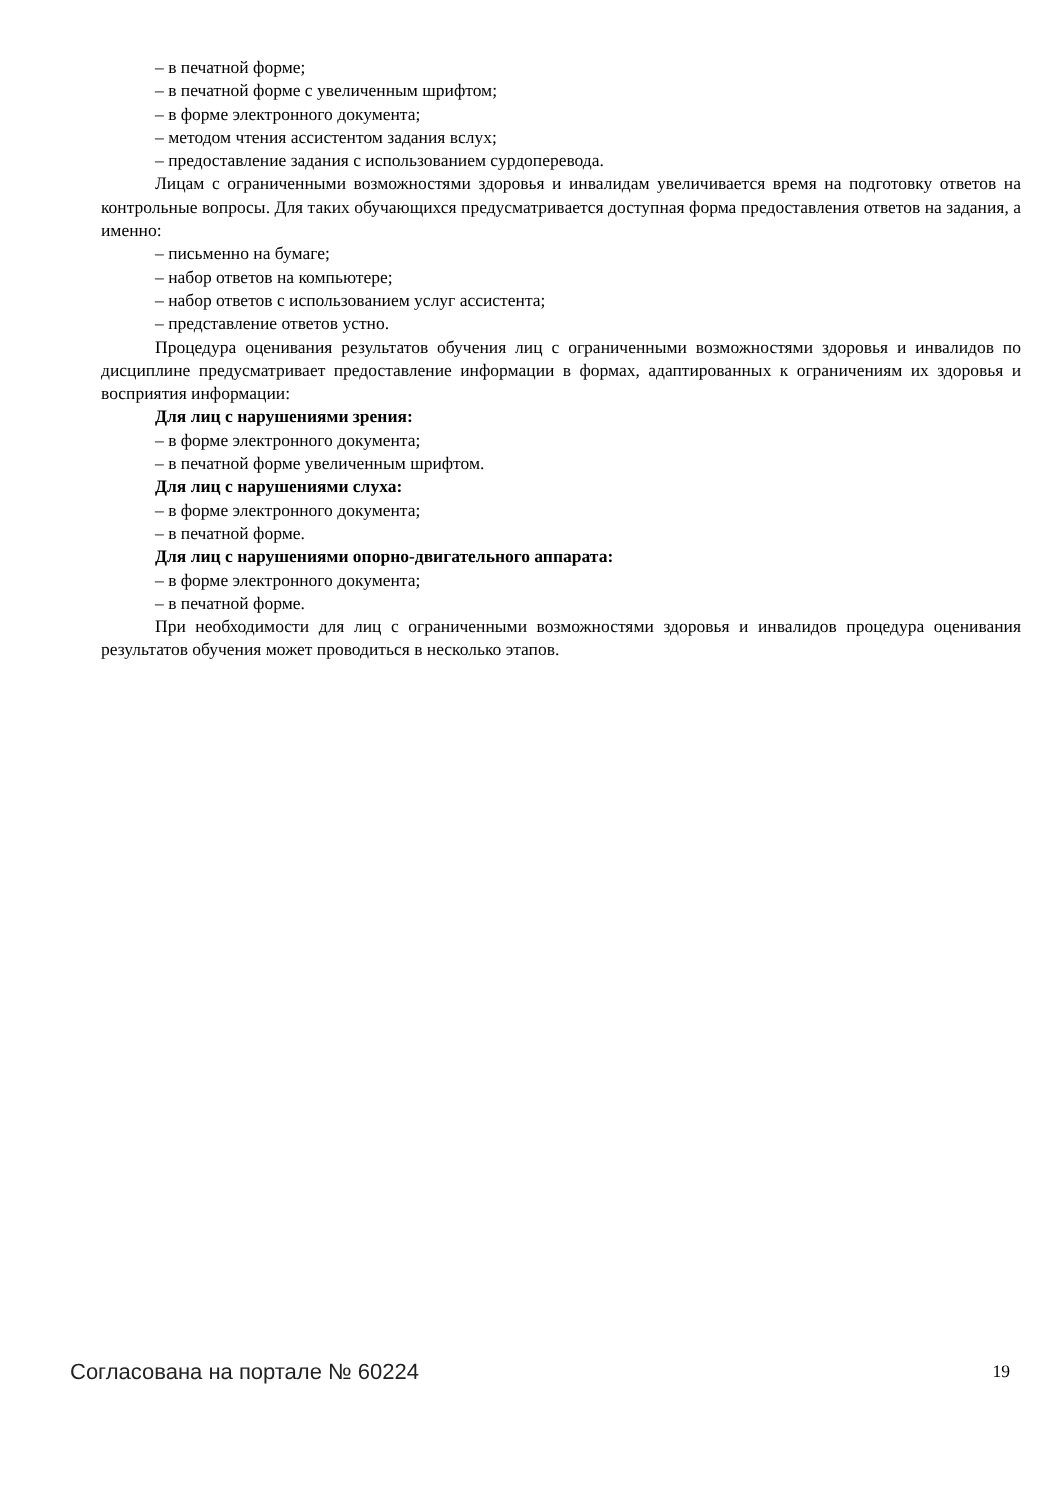– в печатной форме;
– в печатной форме с увеличенным шрифтом;
– в форме электронного документа;
– методом чтения ассистентом задания вслух;
– предоставление задания с использованием сурдоперевода.
Лицам с ограниченными возможностями здоровья и инвалидам увеличивается время на подготовку ответов на контрольные вопросы. Для таких обучающихся предусматривается доступная форма предоставления ответов на задания, а именно:
– письменно на бумаге;
– набор ответов на компьютере;
– набор ответов с использованием услуг ассистента;
– представление ответов устно.
Процедура оценивания результатов обучения лиц с ограниченными возможностями здоровья и инвалидов по дисциплине предусматривает предоставление информации в формах, адаптированных к ограничениям их здоровья и восприятия информации:
Для лиц с нарушениями зрения:
– в форме электронного документа;
– в печатной форме увеличенным шрифтом.
Для лиц с нарушениями слуха:
– в форме электронного документа;
– в печатной форме.
Для лиц с нарушениями опорно-двигательного аппарата:
– в форме электронного документа;
– в печатной форме.
При необходимости для лиц с ограниченными возможностями здоровья и инвалидов процедура оценивания результатов обучения может проводиться в несколько этапов.
Согласована на портале № 60224 19